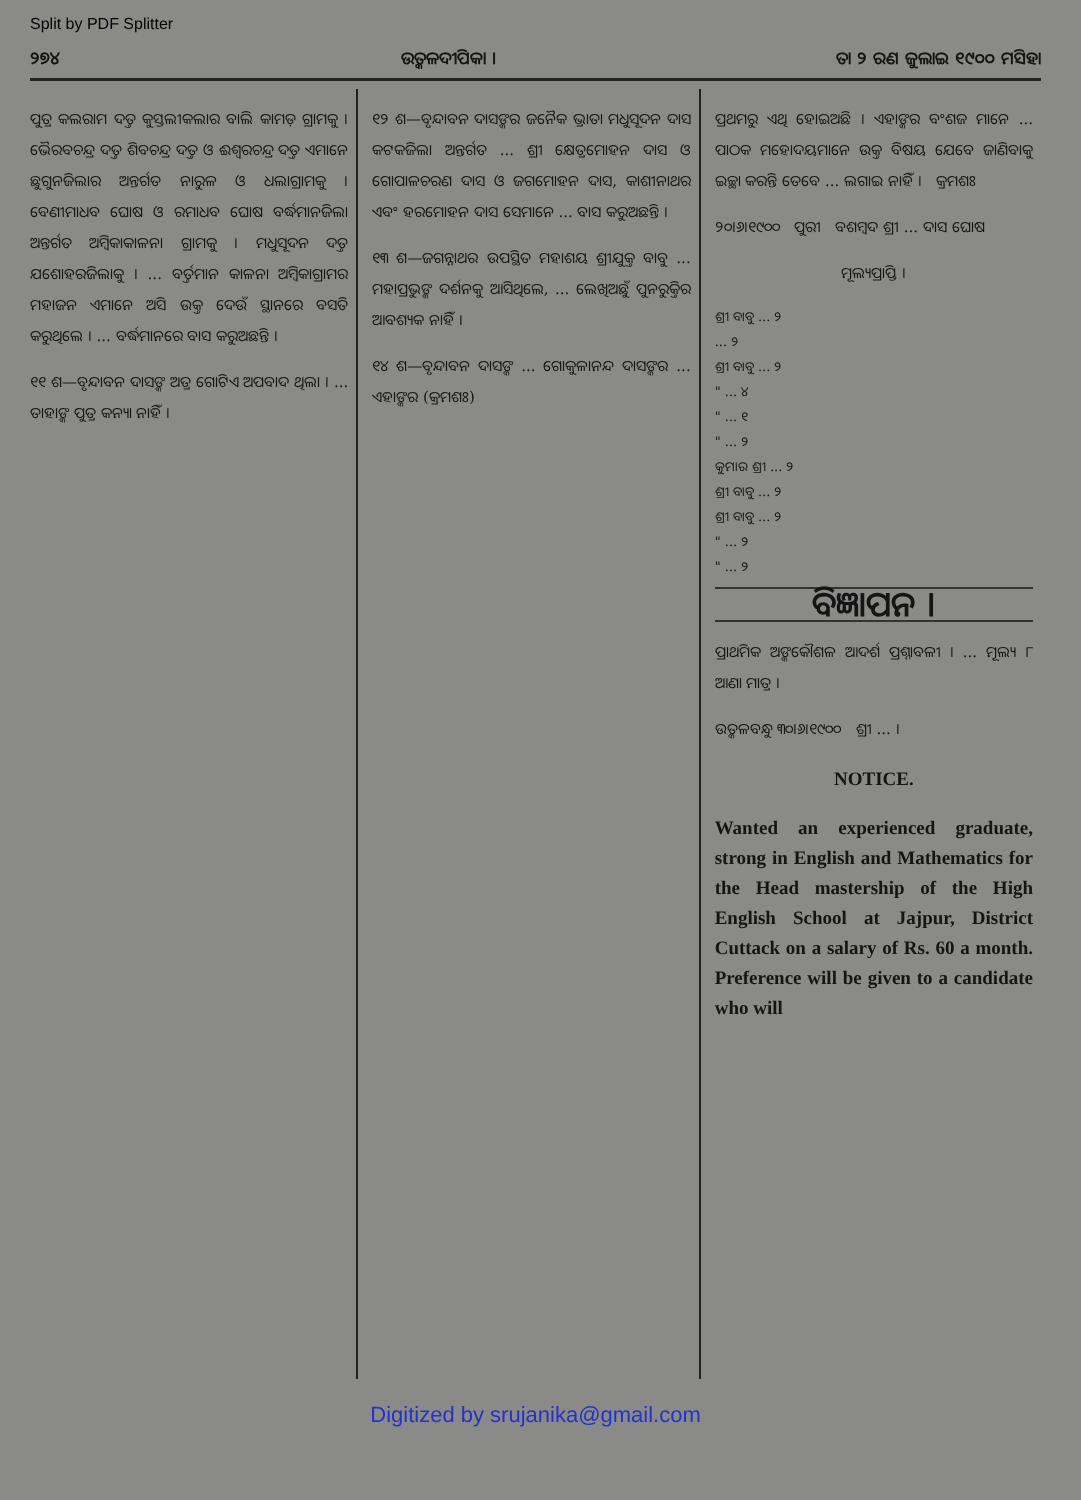Split by PDF Splitter
୨୭୪ ଉତ୍କଳଦୀପିକା । ତା ୨ ରଣ ଜୁଲାଇ ୧୯୦୦ ମସିହା
ପୁତ୍ର କଲରାମ ଦତ୍ତ କୁସ୍ତଲୀକଲାର ବାଲି କାମଡ଼ ଗ୍ରାମକୁ । ଭୈରବଚନ୍ଦ୍ର ଦତ୍ତ ଶିବଚନ୍ଦ୍ର ଦତ୍ତ ଓ ଈଶ୍ୱରଚନ୍ଦ୍ର ଦତ୍ତ ଏମାନେ ଛୁଗୁନଜିଲାର ଅନ୍ତର୍ଗତ ନାରୁଳ ଓ ଧଲାଗ୍ରାମକୁ । ବେଣୀମାଧବ ଘୋଷ ଓ ରମାଧବ ଘୋଷ ବର୍ଦ୍ଧମାନଜିଲା ଅନ୍ତର୍ଗତ ଅମ୍ବିକାକାଳନା ଗ୍ରାମକୁ । ମଧୁସୂଦନ ଦତ୍ତ ଯଶୋହରଜିଲାକୁ । ... ବର୍ତ୍ତମାନ କାଳନା ଅମ୍ବିକାଗ୍ରାମର ମହାଜନ ଏମାନେ ଅସି ଉକ୍ତ ଦେଉଁ ସ୍ଥାନରେ ବସତି କରୁଥିଲେ । ... ବର୍ଦ୍ଧମାନରେ ବାସ କରୁଅଛନ୍ତି ।
୧୧ ଶ—ବୃନ୍ଦାବନ ଦାସଙ୍କ ଅତ୍ର ଗୋଟିଏ ଅପବାଦ ଥିଲା । ... ତାହାଙ୍କ ପୁତ୍ର କନ୍ୟା ନାହିଁ ।
୧୨ ଶ—ବୃନ୍ଦାବନ ଦାସଙ୍କର ଜନୈକ ଭ୍ରାତା ମଧୁସୂଦନ ଦାସ କଟକଜିଲା ଅନ୍ତର୍ଗତ ... ଶ୍ରୀ କ୍ଷେତ୍ରମୋହନ ଦାସ ଓ ଗୋପାଳଚରଣ ଦାସ ଓ ଜଗମୋହନ ଦାସ, କାଶୀନାଥର ଏବଂ ହରମୋହନ ଦାସ ସେମାନେ ... ବାସ କରୁଅଛନ୍ତି ।
୧୩ ଶ—ଜଗନ୍ନାଥର ଉପସ୍ଥିତ ମହାଶୟ ଶ୍ରୀଯୁକ୍ତ ବାବୁ ... ମହାପ୍ରଭୁଙ୍କ ଦର୍ଶନକୁ ଆସିଥିଲେ, ... ଲେଖିଅଛୁଁ ପୁନରୁକ୍ତିର ଆବଶ୍ୟକ ନାହିଁ ।
୧୪ ଶ—ବୃନ୍ଦାବନ ଦାସଙ୍କ ... ଗୋକୁଳାନନ୍ଦ ଦାସଙ୍କର ... ଏହାଙ୍କର (କ୍ରମଶଃ)
ପ୍ରଥମରୁ ଏଥି ହୋଇଅଛି । ଏହାଙ୍କର ବଂଶଜ ମାନେ ... ପାଠକ ମହୋଦୟମାନେ ଉକ୍ତ ବିଷୟ ଯେବେ ଜାଣିବାକୁ ଇଚ୍ଛା କରନ୍ତି ତେବେ ... ଲଗାଇ ନାହିଁ । କ୍ରମଶଃ
୨୦।୬।୧୯୦୦ ପୁରୀ ବଶମ୍ବଦ ଶ୍ରୀ ... ଦାସ ଘୋଷ
ମୂଲ୍ୟପ୍ରାପ୍ତି ।
ଶ୍ରୀ ବାବୁ ... ୨
... ୨
ଶ୍ରୀ ବାବୁ ... ୨
" ... ୪
" ... ୧
" ... ୨
କୁମାର ଶ୍ରୀ ... ୨
ଶ୍ରୀ ବାବୁ ... ୨
ଶ୍ରୀ ବାବୁ ... ୨
" ... ୨
" ... ୨
ବିଜ୍ଞାପନ ।
ପ୍ରାଥମିକ ଅଙ୍କକୌଶଳ ଆଦର୍ଶ ପ୍ରଶ୍ନାବଳୀ । ... ମୂଲ୍ୟ ୮ ଆଣା ମାତ୍ର ।
ଉତ୍କଳବନ୍ଧୁ ୩୦।୬।୧୯୦୦ ଶ୍ରୀ ... ।
NOTICE.
Wanted an experienced graduate, strong in English and Mathematics for the Head mastership of the High English School at Jajpur, District Cuttack on a salary of Rs. 60 a month. Preference will be given to a candidate who will
Digitized by srujanika@gmail.com